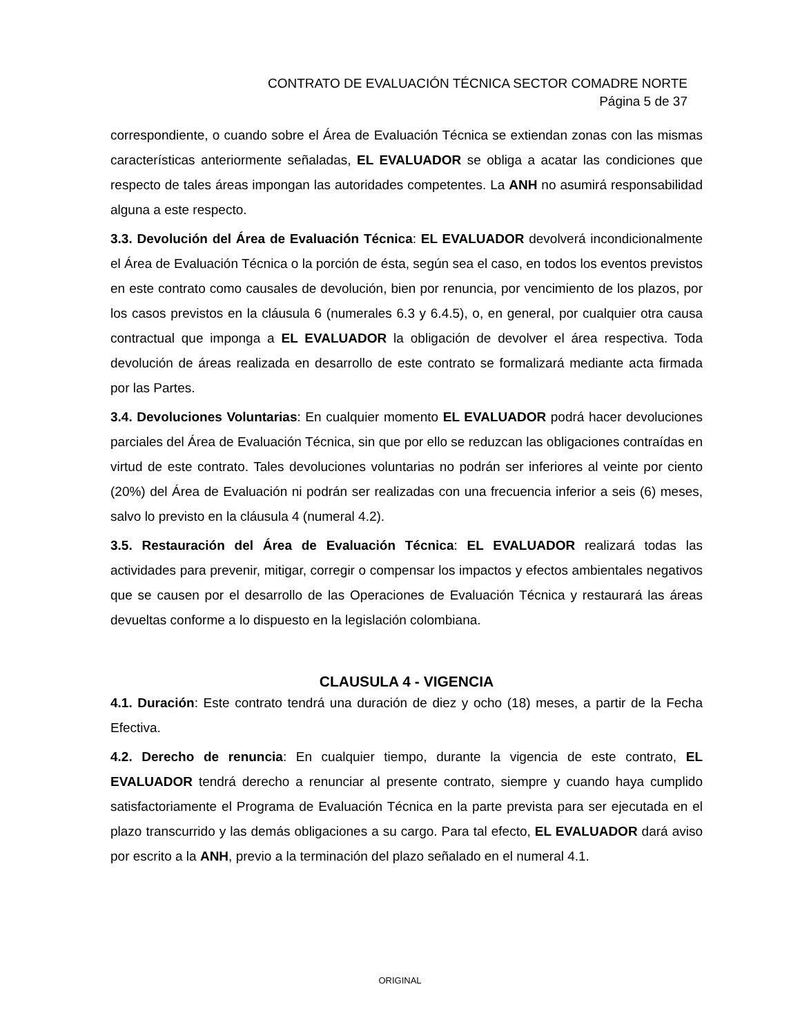CONTRATO DE EVALUACIÓN TÉCNICA SECTOR COMADRE NORTE
Página 5 de 37
correspondiente, o cuando sobre el Área de Evaluación Técnica se extiendan zonas con las mismas características anteriormente señaladas, EL EVALUADOR se obliga a acatar las condiciones que respecto de tales áreas impongan las autoridades competentes. La ANH no asumirá responsabilidad alguna a este respecto.
3.3. Devolución del Área de Evaluación Técnica: EL EVALUADOR devolverá incondicionalmente el Área de Evaluación Técnica o la porción de ésta, según sea el caso, en todos los eventos previstos en este contrato como causales de devolución, bien por renuncia, por vencimiento de los plazos, por los casos previstos en la cláusula 6 (numerales 6.3 y 6.4.5), o, en general, por cualquier otra causa contractual que imponga a EL EVALUADOR la obligación de devolver el área respectiva. Toda devolución de áreas realizada en desarrollo de este contrato se formalizará mediante acta firmada por las Partes.
3.4. Devoluciones Voluntarias: En cualquier momento EL EVALUADOR podrá hacer devoluciones parciales del Área de Evaluación Técnica, sin que por ello se reduzcan las obligaciones contraídas en virtud de este contrato. Tales devoluciones voluntarias no podrán ser inferiores al veinte por ciento (20%) del Área de Evaluación ni podrán ser realizadas con una frecuencia inferior a seis (6) meses, salvo lo previsto en la cláusula 4 (numeral 4.2).
3.5. Restauración del Área de Evaluación Técnica: EL EVALUADOR realizará todas las actividades para prevenir, mitigar, corregir o compensar los impactos y efectos ambientales negativos que se causen por el desarrollo de las Operaciones de Evaluación Técnica y restaurará las áreas devueltas conforme a lo dispuesto en la legislación colombiana.
CLAUSULA 4 - VIGENCIA
4.1. Duración: Este contrato tendrá una duración de diez y ocho (18) meses, a partir de la Fecha Efectiva.
4.2. Derecho de renuncia: En cualquier tiempo, durante la vigencia de este contrato, EL EVALUADOR tendrá derecho a renunciar al presente contrato, siempre y cuando haya cumplido satisfactoriamente el Programa de Evaluación Técnica en la parte prevista para ser ejecutada en el plazo transcurrido y las demás obligaciones a su cargo. Para tal efecto, EL EVALUADOR dará aviso por escrito a la ANH, previo a la terminación del plazo señalado en el numeral 4.1.
ORIGINAL